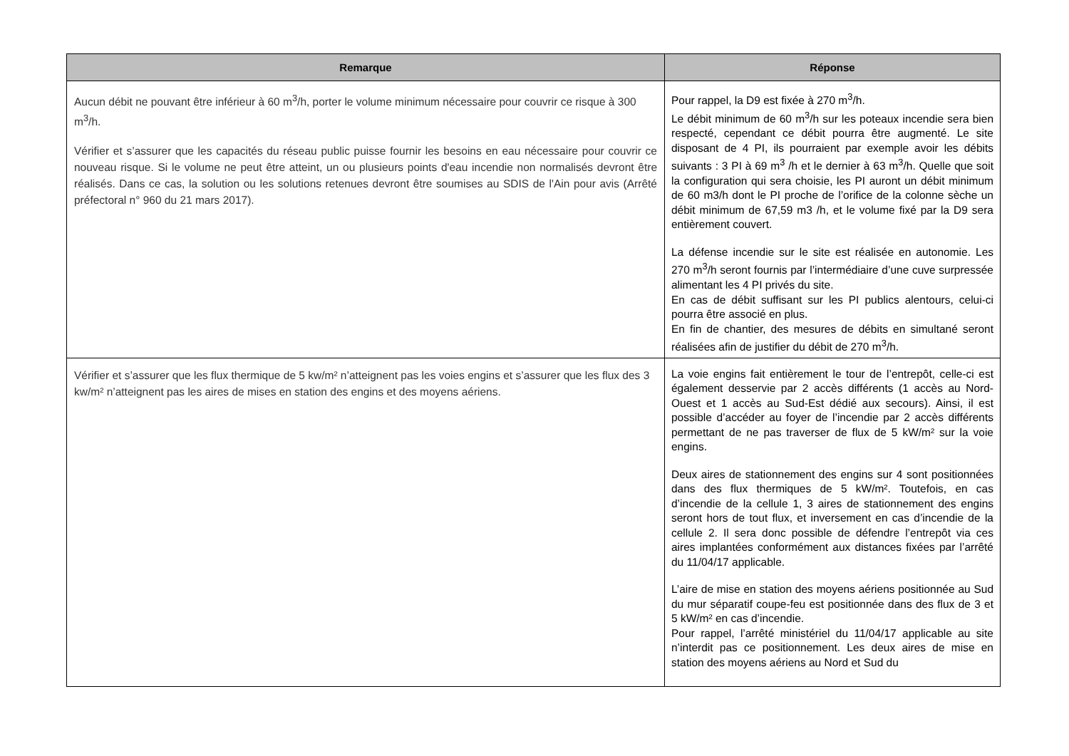| Remarque | Réponse |
| --- | --- |
| Aucun débit ne pouvant être inférieur à 60 m<sup>3</sup>/h, porter le volume minimum nécessaire pour couvrir ce risque à 300 m<sup>3</sup>/h. Vérifier et s’assurer que les capacités du réseau public puisse fournir les besoins en eau nécessaire pour couvrir ce nouveau risque. Si le volume ne peut être atteint, un ou plusieurs points d'eau incendie non normalisés devront être réalisés. Dans ce cas, la solution ou les solutions retenues devront être soumises au SDIS de l'Ain pour avis (Arrêté préfectoral n° 960 du 21 mars 2017). | Pour rappel, la D9 est fixée à 270 m<sup>3</sup>/h. Le débit minimum de 60 m<sup>3</sup>/h sur les poteaux incendie sera bien respecté, cependant ce débit pourra être augmenté. Le site disposant de 4 PI, ils pourraient par exemple avoir les débits suivants : 3 PI à 69 m<sup>3</sup> /h et le dernier à 63 m<sup>3</sup>/h. Quelle que soit la configuration qui sera choisie, les PI auront un débit minimum de 60 m3/h dont le PI proche de l’orifice de la colonne sèche un débit minimum de 67,59 m3 /h, et le volume fixé par la D9 sera entièrement couvert. La défense incendie sur le site est réalisée en autonomie. Les 270 m<sup>3</sup>/h seront fournis par l’intermédiaire d’une cuve surpressée alimentant les 4 PI privés du site. En cas de débit suffisant sur les PI publics alentours, celui-ci pourra être associé en plus. En fin de chantier, des mesures de débits en simultané seront réalisées afin de justifier du débit de 270 m<sup>3</sup>/h. |
| Vérifier et s’assurer que les flux thermique de 5 kw/m² n’atteignent pas les voies engins et s’assurer que les flux des 3 kw/m² n’atteignent pas les aires de mises en station des engins et des moyens aériens. | La voie engins fait entièrement le tour de l’entrepôt, celle-ci est également desservie par 2 accès différents (1 accès au Nord-Ouest et 1 accès au Sud-Est dédié aux secours). Ainsi, il est possible d’accéder au foyer de l’incendie par 2 accès différents permettant de ne pas traverser de flux de 5 kW/m² sur la voie engins. Deux aires de stationnement des engins sur 4 sont positionnées dans des flux thermiques de 5 kW/m². Toutefois, en cas d’incendie de la cellule 1, 3 aires de stationnement des engins seront hors de tout flux, et inversement en cas d’incendie de la cellule 2. Il sera donc possible de défendre l’entrepôt via ces aires implantées conformément aux distances fixées par l’arrêté du 11/04/17 applicable. L’aire de mise en station des moyens aériens positionnée au Sud du mur séparatif coupe-feu est positionnée dans des flux de 3 et 5 kW/m² en cas d’incendie. Pour rappel, l’arrêté ministériel du 11/04/17 applicable au site n’interdit pas ce positionnement. Les deux aires de mise en station des moyens aériens au Nord et Sud du |